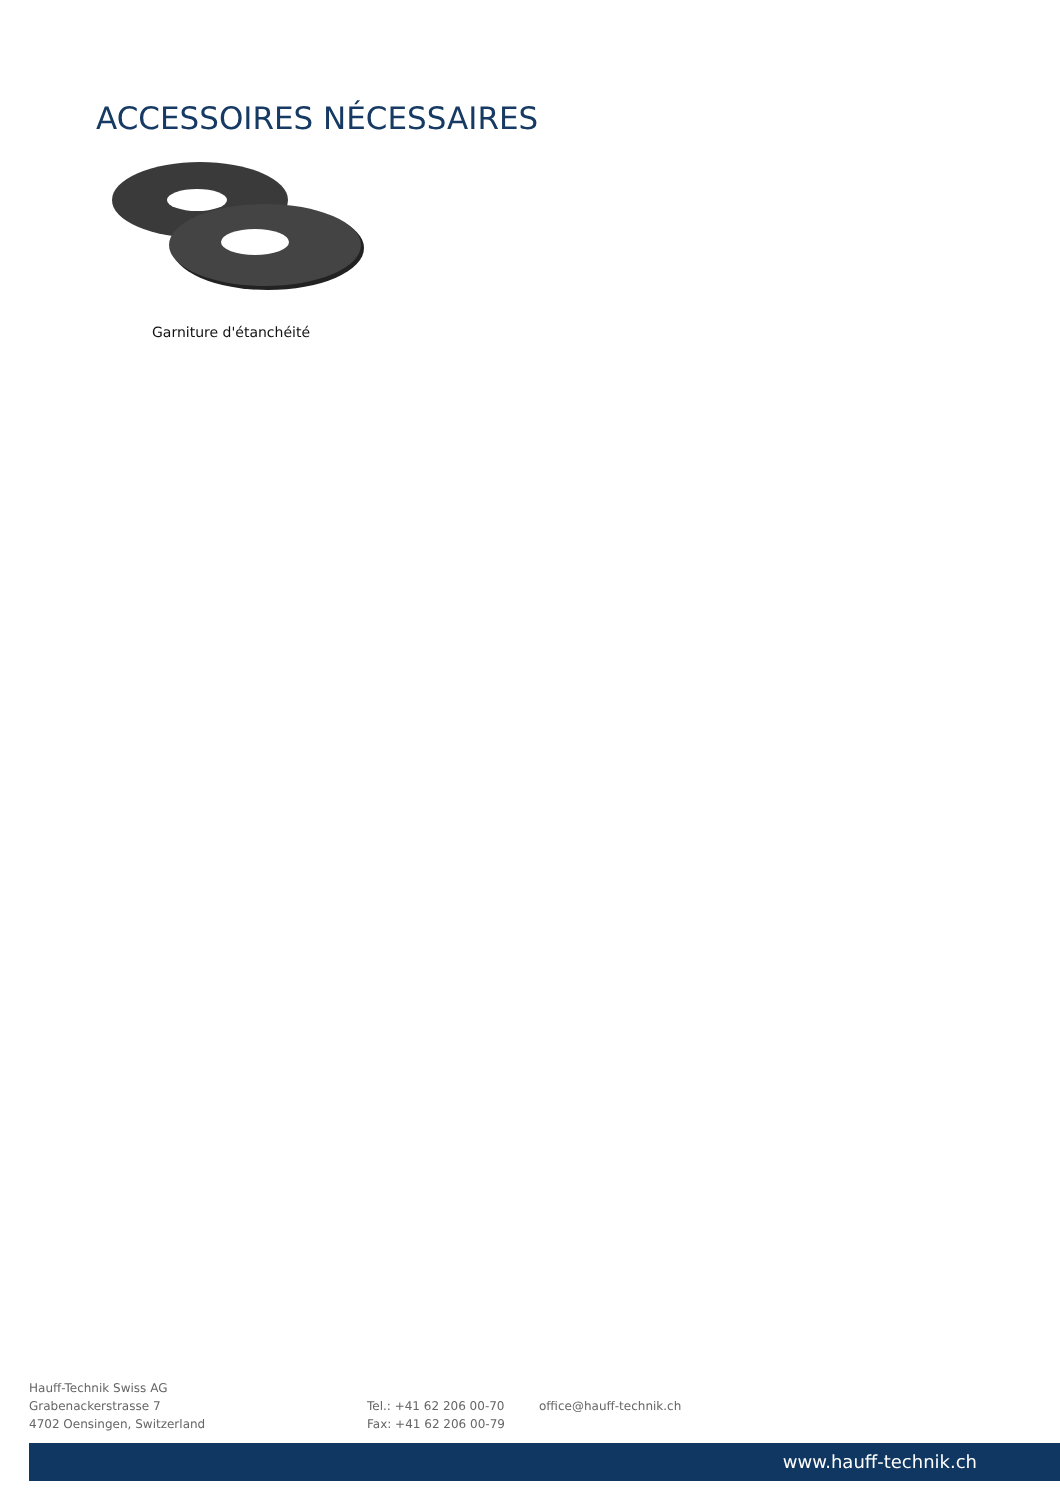ACCESSOIRES NÉCESSAIRES
Garniture d'étanchéité
Hauff-Technik Swiss AG
Grabenackerstrasse 7
4702 Oensingen, Switzerland
Tel.: +41 62 206 00-70
Fax: +41 62 206 00-79
office@hauff-technik.ch
www.hauff-technik.ch